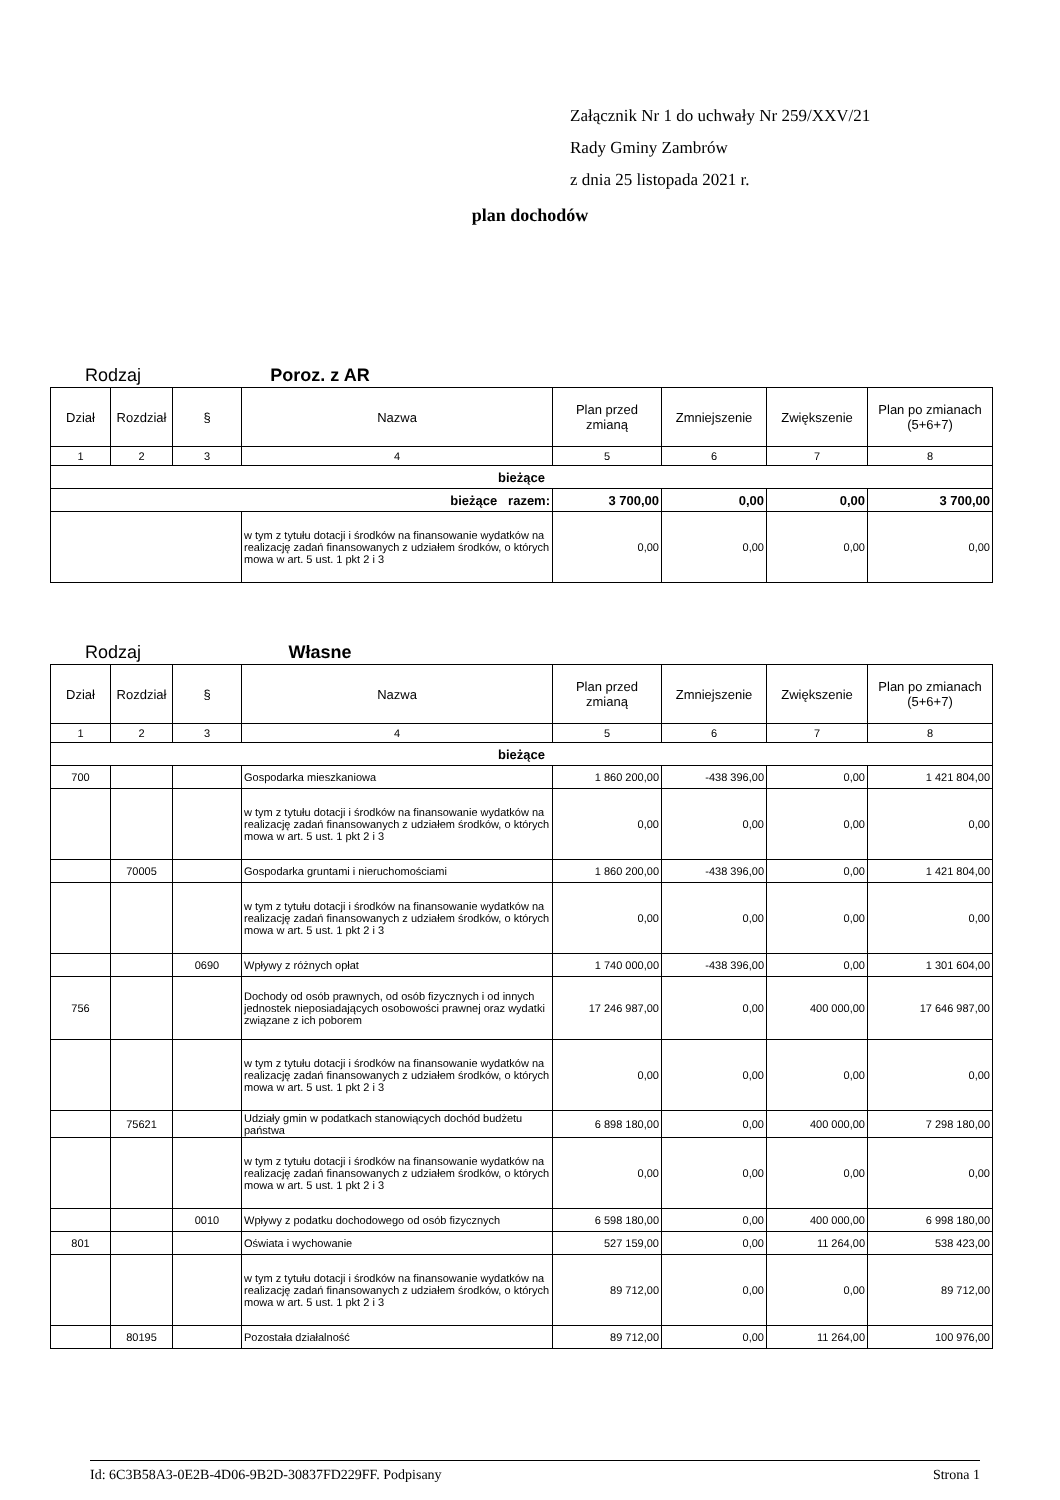Załącznik Nr 1 do uchwały Nr 259/XXV/21
Rady Gminy Zambrów
z dnia 25 listopada 2021 r.
plan dochodów
Rodzaj Poroz. z AR
| Dział | Rozdział | § | Nazwa | Plan przed zmianą | Zmniejszenie | Zwiększenie | Plan po zmianach (5+6+7) |
| --- | --- | --- | --- | --- | --- | --- | --- |
| 1 | 2 | 3 | 4 | 5 | 6 | 7 | 8 |
| bieżące | | | | | | | |
| bieżące razem: | | | | 3 700,00 | 0,00 | 0,00 | 3 700,00 |
| | | | w tym z tytułu dotacji i środków na finansowanie wydatków na realizację zadań finansowanych z udziałem środków, o których mowa w art. 5 ust. 1 pkt 2 i 3 | 0,00 | 0,00 | 0,00 | 0,00 |
Rodzaj Własne
| Dział | Rozdział | § | Nazwa | Plan przed zmianą | Zmniejszenie | Zwiększenie | Plan po zmianach (5+6+7) |
| --- | --- | --- | --- | --- | --- | --- | --- |
| 1 | 2 | 3 | 4 | 5 | 6 | 7 | 8 |
| bieżące | | | | | | | |
| 700 | | | Gospodarka mieszkaniowa | 1 860 200,00 | -438 396,00 | 0,00 | 1 421 804,00 |
| | | | w tym z tytułu dotacji i środków na finansowanie wydatków na realizację zadań finansowanych z udziałem środków, o których mowa w art. 5 ust. 1 pkt 2 i 3 | 0,00 | 0,00 | 0,00 | 0,00 |
| | 70005 | | Gospodarka gruntami i nieruchomościami | 1 860 200,00 | -438 396,00 | 0,00 | 1 421 804,00 |
| | | | w tym z tytułu dotacji i środków na finansowanie wydatków na realizację zadań finansowanych z udziałem środków, o których mowa w art. 5 ust. 1 pkt 2 i 3 | 0,00 | 0,00 | 0,00 | 0,00 |
| | | 0690 | Wpływy z różnych opłat | 1 740 000,00 | -438 396,00 | 0,00 | 1 301 604,00 |
| 756 | | | Dochody od osób prawnych, od osób fizycznych i od innych jednostek nieposiadających osobowości prawnej oraz wydatki związane z ich poborem | 17 246 987,00 | 0,00 | 400 000,00 | 17 646 987,00 |
| | | | w tym z tytułu dotacji i środków na finansowanie wydatków na realizację zadań finansowanych z udziałem środków, o których mowa w art. 5 ust. 1 pkt 2 i 3 | 0,00 | 0,00 | 0,00 | 0,00 |
| | 75621 | | Udziały gmin w podatkach stanowiących dochód budżetu państwa | 6 898 180,00 | 0,00 | 400 000,00 | 7 298 180,00 |
| | | | w tym z tytułu dotacji i środków na finansowanie wydatków na realizację zadań finansowanych z udziałem środków, o których mowa w art. 5 ust. 1 pkt 2 i 3 | 0,00 | 0,00 | 0,00 | 0,00 |
| | | 0010 | Wpływy z podatku dochodowego od osób fizycznych | 6 598 180,00 | 0,00 | 400 000,00 | 6 998 180,00 |
| 801 | | | Oświata i wychowanie | 527 159,00 | 0,00 | 11 264,00 | 538 423,00 |
| | | | w tym z tytułu dotacji i środków na finansowanie wydatków na realizację zadań finansowanych z udziałem środków, o których mowa w art. 5 ust. 1 pkt 2 i 3 | 89 712,00 | 0,00 | 0,00 | 89 712,00 |
| | 80195 | | Pozostała działalność | 89 712,00 | 0,00 | 11 264,00 | 100 976,00 |
Id: 6C3B58A3-0E2B-4D06-9B2D-30837FD229FF. Podpisany Strona 1